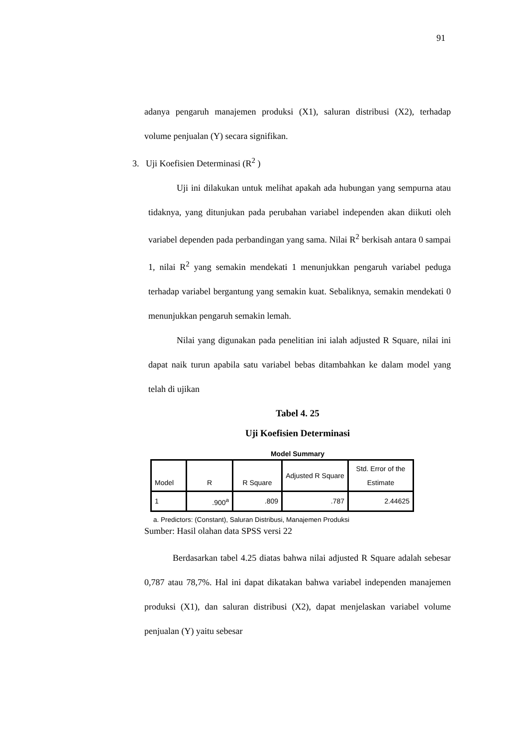91
adanya pengaruh manajemen produksi (X1), saluran distribusi (X2), terhadap volume penjualan (Y) secara signifikan.
3. Uji Koefisien Determinasi (R<sup>2</sup> )
Uji ini dilakukan untuk melihat apakah ada hubungan yang sempurna atau tidaknya, yang ditunjukan pada perubahan variabel independen akan diikuti oleh variabel dependen pada perbandingan yang sama. Nilai R<sup>2</sup> berkisah antara 0 sampai 1, nilai R<sup>2</sup> yang semakin mendekati 1 menunjukkan pengaruh variabel peduga terhadap variabel bergantung yang semakin kuat. Sebaliknya, semakin mendekati 0 menunjukkan pengaruh semakin lemah.
Nilai yang digunakan pada penelitian ini ialah adjusted R Square, nilai ini dapat naik turun apabila satu variabel bebas ditambahkan ke dalam model yang telah di ujikan
Tabel 4. 25
Uji Koefisien Determinasi
Model Summary
| Model | R | R Square | Adjusted R Square | Std. Error of the Estimate |
| --- | --- | --- | --- | --- |
| 1 | .900<sup>a</sup> | .809 | .787 | 2.44625 |
a. Predictors: (Constant), Saluran Distribusi, Manajemen Produksi
Sumber: Hasil olahan data SPSS versi 22
Berdasarkan tabel 4.25 diatas bahwa nilai adjusted R Square adalah sebesar 0,787 atau 78,7%. Hal ini dapat dikatakan bahwa variabel independen manajemen produksi (X1), dan saluran distribusi (X2), dapat menjelaskan variabel volume penjualan (Y) yaitu sebesar